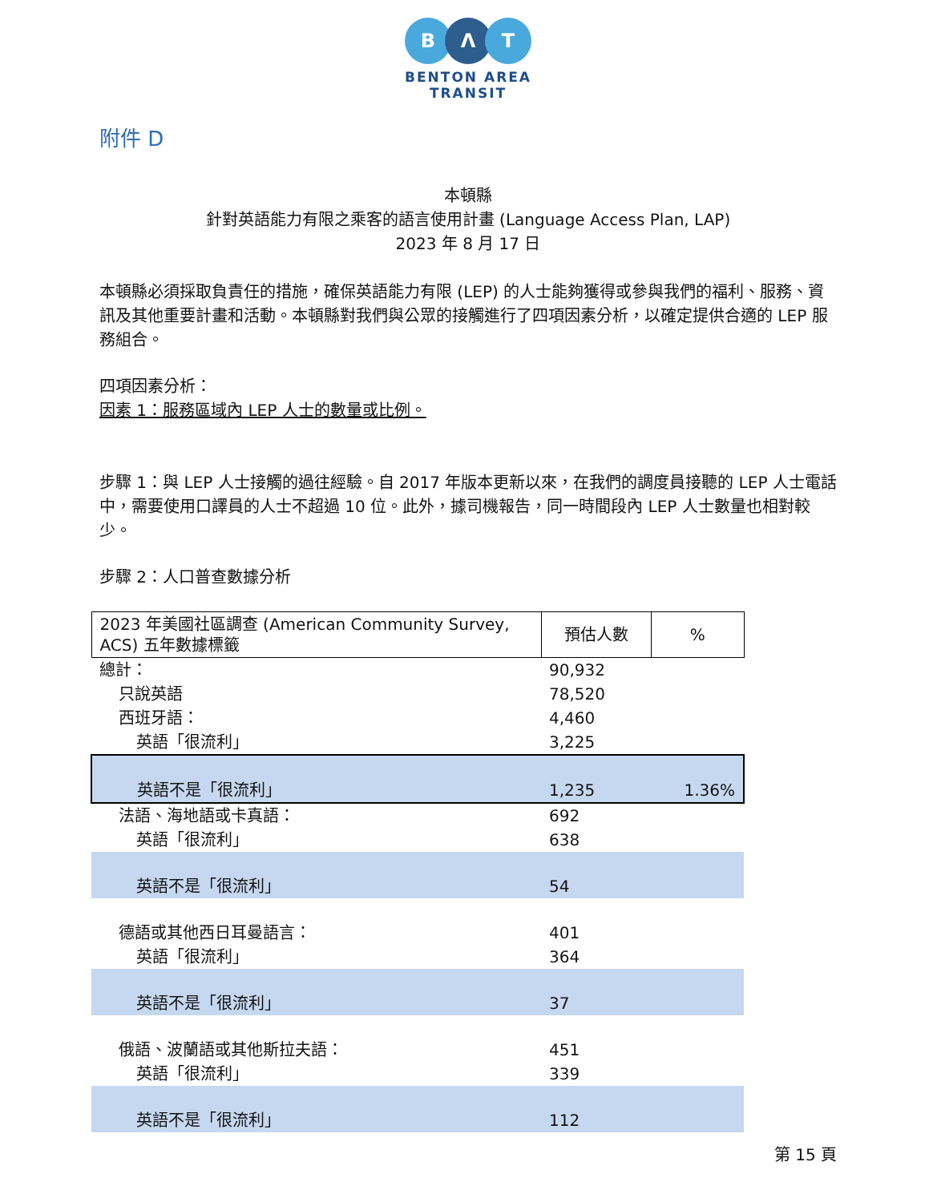B Λ T
BENTON AREA
TRANSIT
附件 D
本頓縣
針對英語能力有限之乘客的語言使用計畫 (Language Access Plan, LAP)
2023 年 8 月 17 日
本頓縣必須採取負責任的措施，確保英語能力有限 (LEP) 的人士能夠獲得或參與我們的福利、服務、資訊及其他重要計畫和活動。本頓縣對我們與公眾的接觸進行了四項因素分析，以確定提供合適的 LEP 服務組合。
四項因素分析：
因素 1：服務區域內 LEP 人士的數量或比例。
步驟 1：與 LEP 人士接觸的過往經驗。自 2017 年版本更新以來，在我們的調度員接聽的 LEP 人士電話中，需要使用口譯員的人士不超過 10 位。此外，據司機報告，同一時間段內 LEP 人士數量也相對較少。
步驟 2：人口普查數據分析
| 2023 年美國社區調查 (American Community Survey, ACS) 五年數據標籤 | 預估人數 | % |
| --- | --- | --- |
| 總計： | 90,932 | |
| 只說英語 | 78,520 | |
| 西班牙語： | 4,460 | |
| 英語「很流利」 | 3,225 | |
| 英語不是「很流利」 | 1,235 | 1.36% |
| 法語、海地語或卡真語： | 692 | |
| 英語「很流利」 | 638 | |
| 英語不是「很流利」 | 54 | |
| 德語或其他西日耳曼語言： | 401 | |
| 英語「很流利」 | 364 | |
| 英語不是「很流利」 | 37 | |
| 俄語、波蘭語或其他斯拉夫語： | 451 | |
| 英語「很流利」 | 339 | |
| 英語不是「很流利」 | 112 | |
第 15 頁